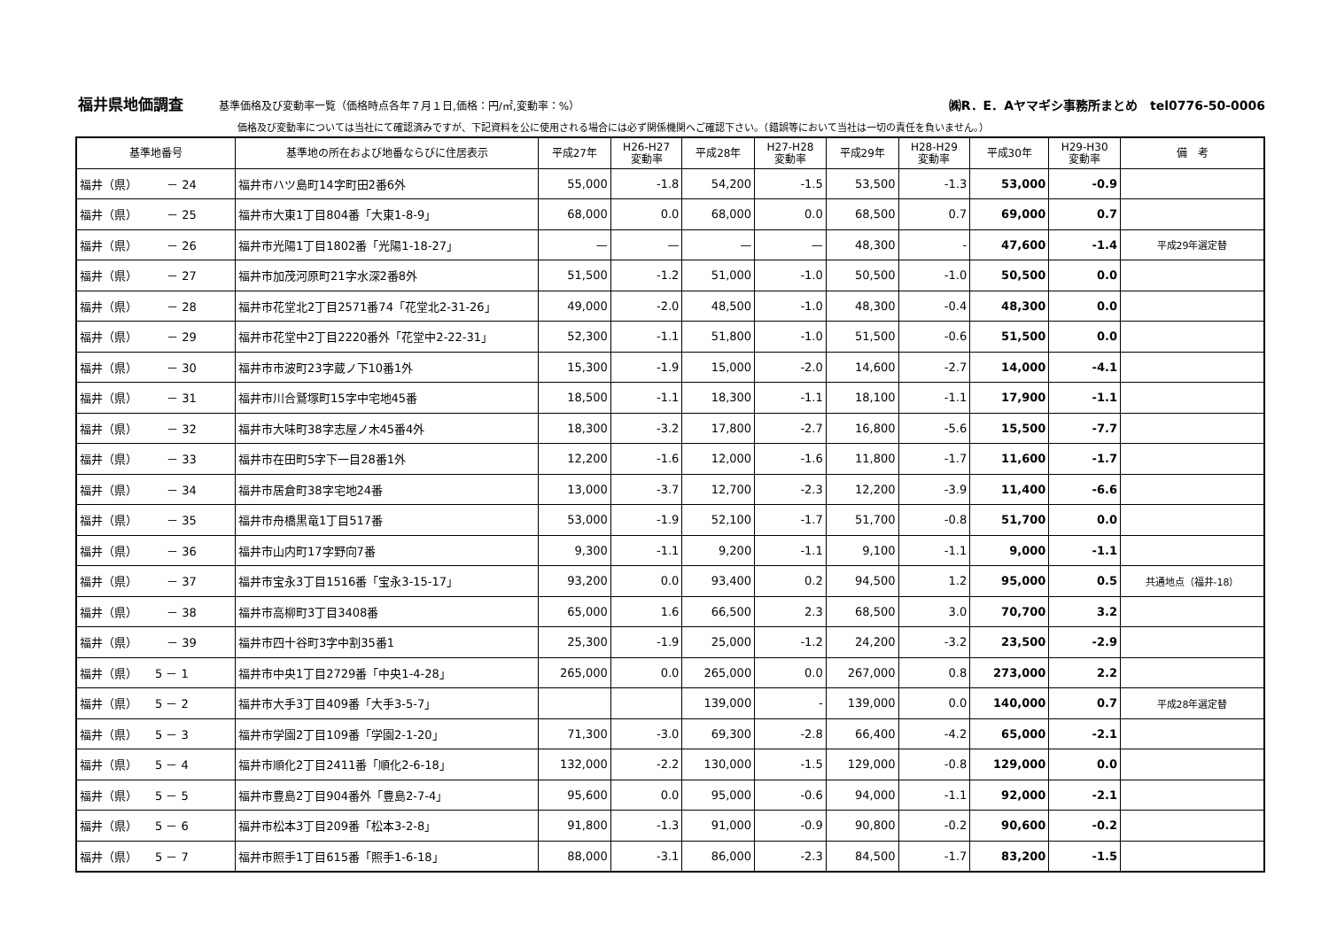福井県地価調査 基準価格及び変動率一覧（価格時点各年７月１日,価格：円/㎡,変動率：%） ㈱R．E．Aヤマギシ事務所まとめ　tel0776-50-0006
価格及び変動率については当社にて確認済みですが、下記資料を公に使用される場合には必ず関係機関へご確認下さい。（錯誤等において当社は一切の責任を負いません。）
| 基準地番号 | 基準地の所在および地番ならびに住居表示 | 平成27年 | H26-H27 変動率 | 平成28年 | H27-H28 変動率 | 平成29年 | H28-H29 変動率 | 平成30年 | H29-H30 変動率 | 備 考 |
| --- | --- | --- | --- | --- | --- | --- | --- | --- | --- | --- |
| 福井（県） － 24 | 福井市ハツ島町14字町田2番6外 | 55,000 | -1.8 | 54,200 | -1.5 | 53,500 | -1.3 | 53,000 | -0.9 | |
| 福井（県） － 25 | 福井市大東1丁目804番「大東1-8-9」 | 68,000 | 0.0 | 68,000 | 0.0 | 68,500 | 0.7 | 69,000 | 0.7 | |
| 福井（県） － 26 | 福井市光陽1丁目1802番「光陽1-18-27」 | — | — | — | — | 48,300 | - | 47,600 | -1.4 | 平成29年選定替 |
| 福井（県） － 27 | 福井市加茂河原町21字水深2番8外 | 51,500 | -1.2 | 51,000 | -1.0 | 50,500 | -1.0 | 50,500 | 0.0 | |
| 福井（県） － 28 | 福井市花堂北2丁目2571番74「花堂北2-31-26」 | 49,000 | -2.0 | 48,500 | -1.0 | 48,300 | -0.4 | 48,300 | 0.0 | |
| 福井（県） － 29 | 福井市花堂中2丁目2220番外「花堂中2-22-31」 | 52,300 | -1.1 | 51,800 | -1.0 | 51,500 | -0.6 | 51,500 | 0.0 | |
| 福井（県） － 30 | 福井市市波町23字蔵ノ下10番1外 | 15,300 | -1.9 | 15,000 | -2.0 | 14,600 | -2.7 | 14,000 | -4.1 | |
| 福井（県） － 31 | 福井市川合鷲塚町15字中宅地45番 | 18,500 | -1.1 | 18,300 | -1.1 | 18,100 | -1.1 | 17,900 | -1.1 | |
| 福井（県） － 32 | 福井市大味町38字志屋ノ木45番4外 | 18,300 | -3.2 | 17,800 | -2.7 | 16,800 | -5.6 | 15,500 | -7.7 | |
| 福井（県） － 33 | 福井市在田町5字下一目28番1外 | 12,200 | -1.6 | 12,000 | -1.6 | 11,800 | -1.7 | 11,600 | -1.7 | |
| 福井（県） － 34 | 福井市居倉町38字宅地24番 | 13,000 | -3.7 | 12,700 | -2.3 | 12,200 | -3.9 | 11,400 | -6.6 | |
| 福井（県） － 35 | 福井市舟橋黒竜1丁目517番 | 53,000 | -1.9 | 52,100 | -1.7 | 51,700 | -0.8 | 51,700 | 0.0 | |
| 福井（県） － 36 | 福井市山内町17字野向7番 | 9,300 | -1.1 | 9,200 | -1.1 | 9,100 | -1.1 | 9,000 | -1.1 | |
| 福井（県） － 37 | 福井市宝永3丁目1516番「宝永3-15-17」 | 93,200 | 0.0 | 93,400 | 0.2 | 94,500 | 1.2 | 95,000 | 0.5 | 共通地点（福井-18） |
| 福井（県） － 38 | 福井市高柳町3丁目3408番 | 65,000 | 1.6 | 66,500 | 2.3 | 68,500 | 3.0 | 70,700 | 3.2 | |
| 福井（県） － 39 | 福井市四十谷町3字中割35番1 | 25,300 | -1.9 | 25,000 | -1.2 | 24,200 | -3.2 | 23,500 | -2.9 | |
| 福井（県） 5 － 1 | 福井市中央1丁目2729番「中央1-4-28」 | 265,000 | 0.0 | 265,000 | 0.0 | 267,000 | 0.8 | 273,000 | 2.2 | |
| 福井（県） 5 － 2 | 福井市大手3丁目409番「大手3-5-7」 | | | 139,000 | - | 139,000 | 0.0 | 140,000 | 0.7 | 平成28年選定替 |
| 福井（県） 5 － 3 | 福井市学園2丁目109番「学園2-1-20」 | 71,300 | -3.0 | 69,300 | -2.8 | 66,400 | -4.2 | 65,000 | -2.1 | |
| 福井（県） 5 － 4 | 福井市順化2丁目2411番「順化2-6-18」 | 132,000 | -2.2 | 130,000 | -1.5 | 129,000 | -0.8 | 129,000 | 0.0 | |
| 福井（県） 5 － 5 | 福井市豊島2丁目904番外「豊島2-7-4」 | 95,600 | 0.0 | 95,000 | -0.6 | 94,000 | -1.1 | 92,000 | -2.1 | |
| 福井（県） 5 － 6 | 福井市松本3丁目209番「松本3-2-8」 | 91,800 | -1.3 | 91,000 | -0.9 | 90,800 | -0.2 | 90,600 | -0.2 | |
| 福井（県） 5 － 7 | 福井市照手1丁目615番「照手1-6-18」 | 88,000 | -3.1 | 86,000 | -2.3 | 84,500 | -1.7 | 83,200 | -1.5 | |